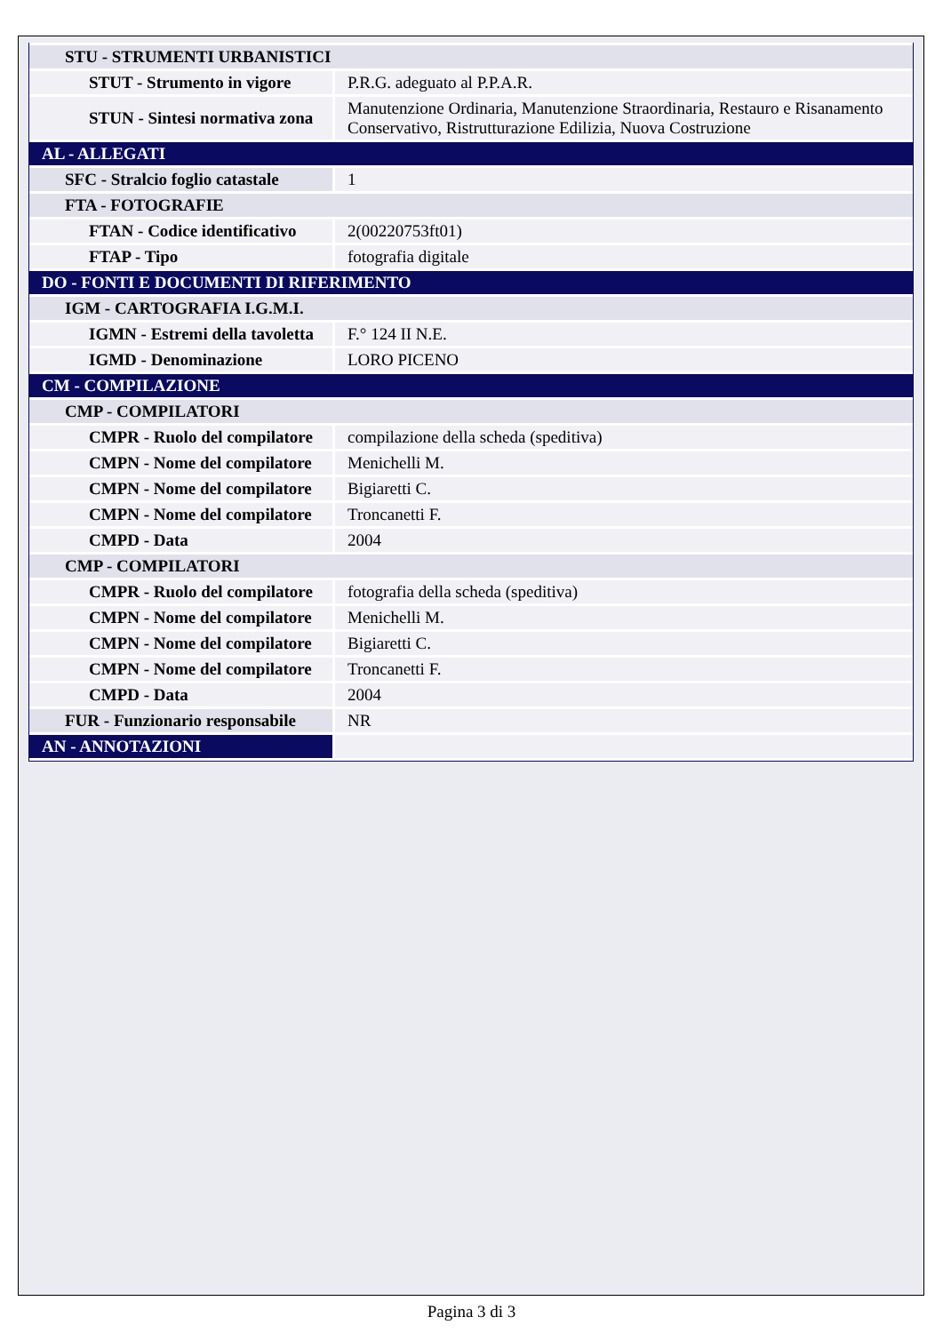| STU - STRUMENTI URBANISTICI | |
| STUT - Strumento in vigore | P.R.G. adeguato al P.P.A.R. |
| STUN - Sintesi normativa zona | Manutenzione Ordinaria, Manutenzione Straordinaria, Restauro e Risanamento Conservativo, Ristrutturazione Edilizia, Nuova Costruzione |
| AL - ALLEGATI | |
| SFC - Stralcio foglio catastale | 1 |
| FTA - FOTOGRAFIE | |
| FTAN - Codice identificativo | 2(00220753ft01) |
| FTAP - Tipo | fotografia digitale |
| DO - FONTI E DOCUMENTI DI RIFERIMENTO | |
| IGM - CARTOGRAFIA I.G.M.I. | |
| IGMN - Estremi della tavoletta | F.° 124 II N.E. |
| IGMD - Denominazione | LORO PICENO |
| CM - COMPILAZIONE | |
| CMP - COMPILATORI | |
| CMPR - Ruolo del compilatore | compilazione della scheda (speditiva) |
| CMPN - Nome del compilatore | Menichelli M. |
| CMPN - Nome del compilatore | Bigiaretti C. |
| CMPN - Nome del compilatore | Troncanetti F. |
| CMPD - Data | 2004 |
| CMP - COMPILATORI | |
| CMPR - Ruolo del compilatore | fotografia della scheda (speditiva) |
| CMPN - Nome del compilatore | Menichelli M. |
| CMPN - Nome del compilatore | Bigiaretti C. |
| CMPN - Nome del compilatore | Troncanetti F. |
| CMPD - Data | 2004 |
| FUR - Funzionario responsabile | NR |
| AN - ANNOTAZIONI | |
Pagina 3 di 3